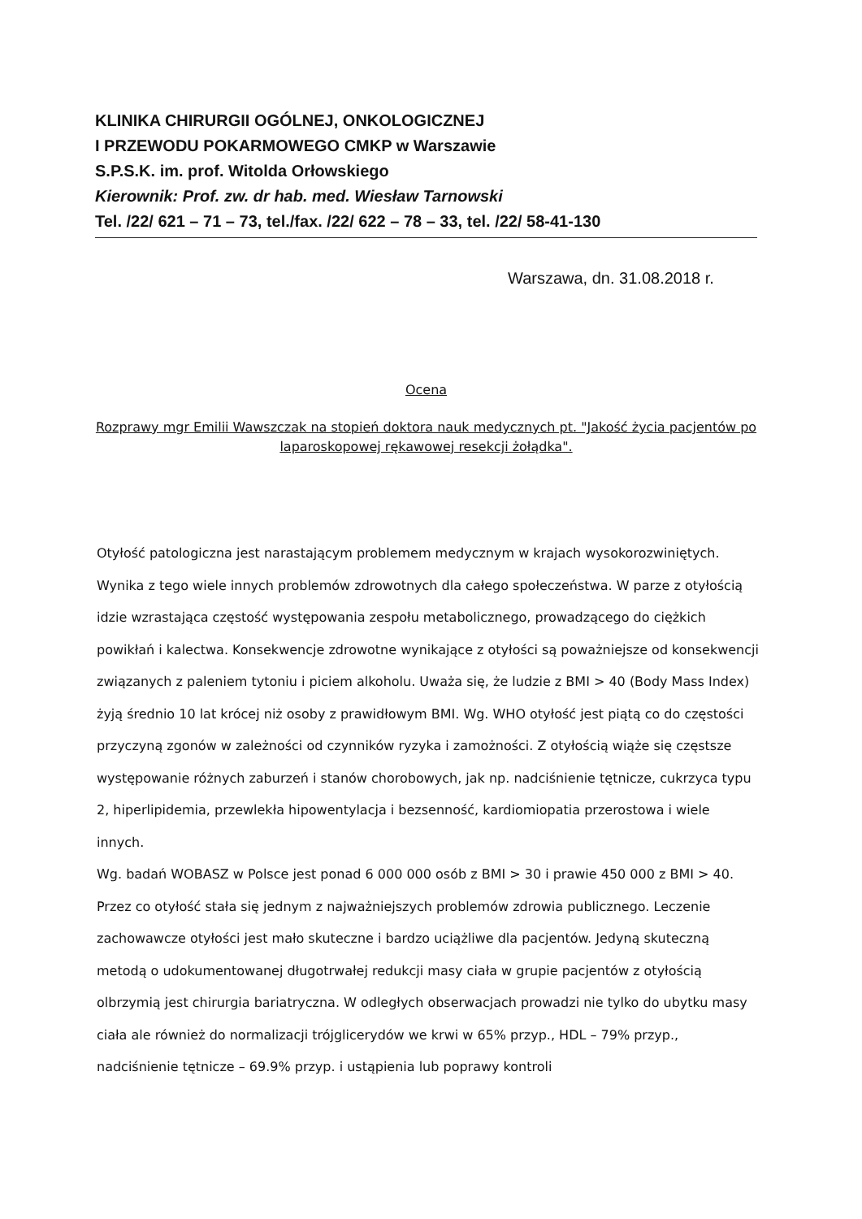KLINIKA CHIRURGII OGÓLNEJ, ONKOLOGICZNEJ
I PRZEWODU POKARMOWEGO CMKP w Warszawie
S.P.S.K. im. prof. Witolda Orłowskiego
Kierownik: Prof. zw. dr hab. med. Wiesław Tarnowski
Tel. /22/ 621 – 71 – 73, tel./fax. /22/ 622 – 78 – 33, tel. /22/ 58-41-130
Warszawa, dn. 31.08.2018 r.
Ocena
Rozprawy mgr Emilii Wawszczak na stopień doktora nauk medycznych pt. "Jakość życia pacjentów po laparoskopowej rękawowej resekcji żołądka".
Otyłość patologiczna jest narastającym problemem medycznym w krajach wysokorozwiniętych. Wynika z tego wiele innych problemów zdrowotnych dla całego społeczeństwa. W parze z otyłością idzie wzrastająca częstość występowania zespołu metabolicznego, prowadzącego do ciężkich powikłań i kalectwa. Konsekwencje zdrowotne wynikające z otyłości są poważniejsze od konsekwencji związanych z paleniem tytoniu i piciem alkoholu. Uważa się, że ludzie z BMI > 40 (Body Mass Index) żyją średnio 10 lat krócej niż osoby z prawidłowym BMI. Wg. WHO otyłość jest piątą co do częstości przyczyną zgonów w zależności od czynników ryzyka i zamożności. Z otyłością wiąże się częstsze występowanie różnych zaburzeń i stanów chorobowych, jak np. nadciśnienie tętnicze, cukrzyca typu 2, hiperlipidemia, przewlekła hipowentylacja i bezsenność, kardiomiopatia przerostowa i wiele innych.
Wg. badań WOBASZ w Polsce jest ponad 6 000 000 osób z BMI > 30 i prawie 450 000 z BMI > 40. Przez co otyłość stała się jednym z najważniejszych problemów zdrowia publicznego. Leczenie zachowawcze otyłości jest mało skuteczne i bardzo uciążliwe dla pacjentów. Jedyną skuteczną metodą o udokumentowanej długotrwałej redukcji masy ciała w grupie pacjentów z otyłością olbrzymią jest chirurgia bariatryczna. W odległych obserwacjach prowadzi nie tylko do ubytku masy ciała ale również do normalizacji trójglicerydów we krwi w 65% przyp., HDL – 79% przyp., nadciśnienie tętnicze – 69.9% przyp. i ustąpienia lub poprawy kontroli